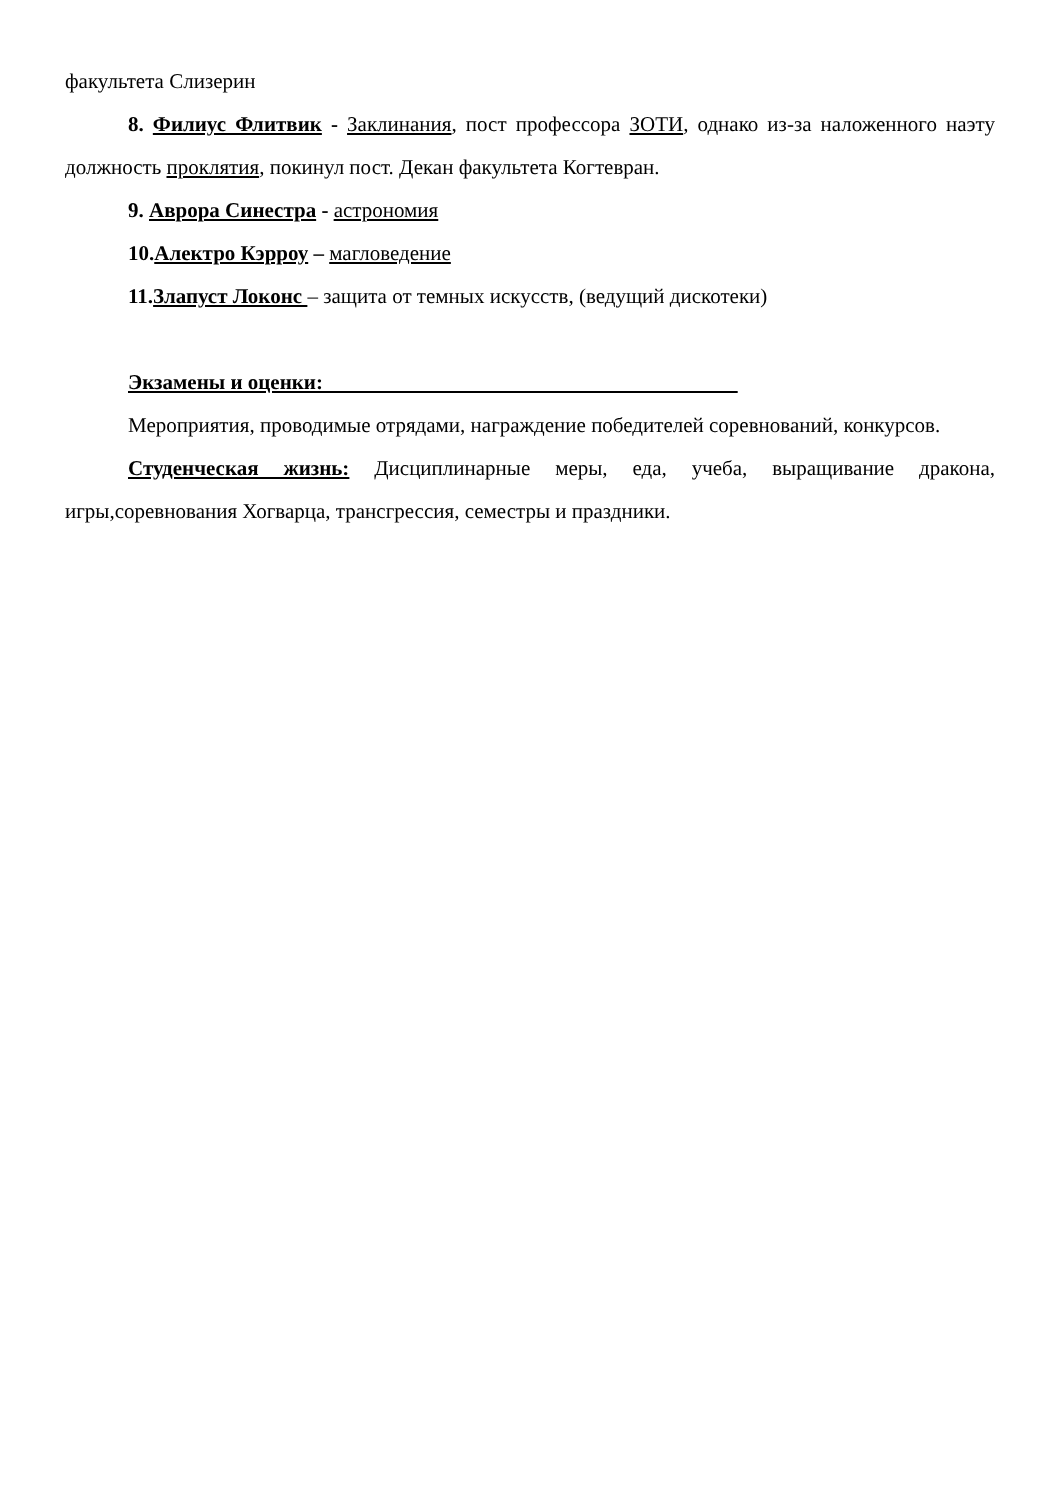факультета Слизерин
8. Филиус Флитвик - Заклинания, пост профессора ЗОТИ, однако из-за наложенного наэту должность проклятия, покинул пост. Декан факультета Когтевран.
9. Аврора Синестра - астрономия
10.Алектро Кэрроу – магловедение
11.Злапуст Локонс – защита от темных искусств, (ведущий дискотеки)
Экзамены и оценки:
Мероприятия, проводимые отрядами, награждение победителей соревнований, конкурсов.
Студенческая жизнь: Дисциплинарные меры, еда, учеба, выращивание дракона, игры,соревнования Хогварца, трансгрессия, семестры и праздники.